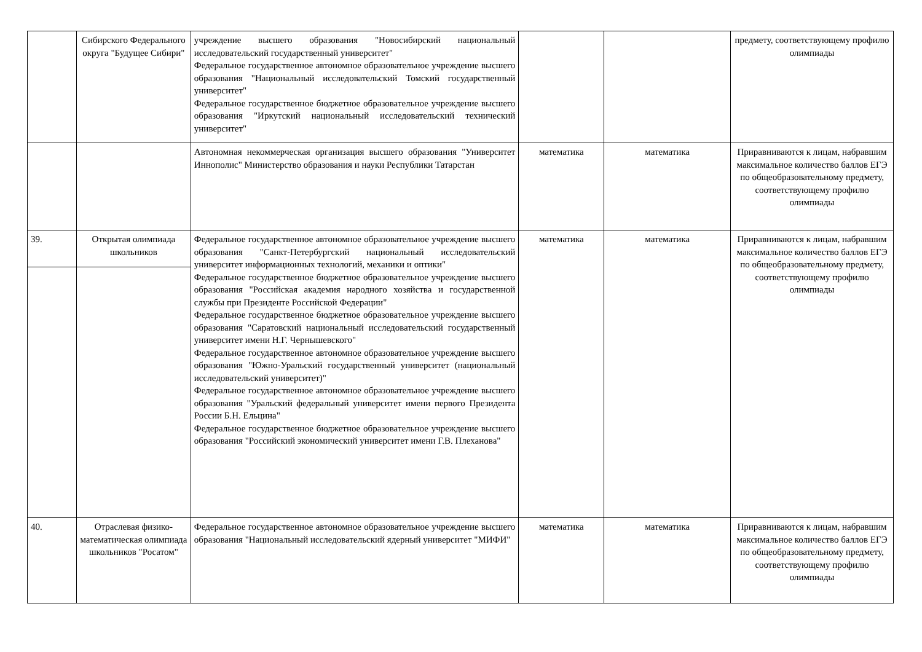| | Сибирского Федерального округа "Будущее Сибири" | учреждение высшего образования "Новосибирский национальный исследовательский государственный университет" Федеральное государственное автономное образовательное учреждение высшего образования "Национальный исследовательский Томский государственный университет" Федеральное государственное бюджетное образовательное учреждение высшего образования "Иркутский национальный исследовательский технический университет" | | | предмету, соответствующему профилю олимпиады |
| | | Автономная некоммерческая организация высшего образования "Университет Иннополис" Министерство образования и науки Республики Татарстан | математика | математика | Приравниваются к лицам, набравшим максимальное количество баллов ЕГЭ по общеобразовательному предмету, соответствующему профилю олимпиады |
| 39. | Открытая олимпиада школьников | Федеральное государственное автономное образовательное учреждение высшего образования "Санкт-Петербургский национальный исследовательский университет информационных технологий, механики и оптики" Федеральное государственное бюджетное образовательное учреждение высшего образования "Российская академия народного хозяйства и государственной службы при Президенте Российской Федерации" Федеральное государственное бюджетное образовательное учреждение высшего образования "Саратовский национальный исследовательский государственный университет имени Н.Г. Чернышевского" Федеральное государственное автономное образовательное учреждение высшего образования "Южно-Уральский государственный университет (национальный исследовательский университет)" Федеральное государственное автономное образовательное учреждение высшего образования "Уральский федеральный университет имени первого Президента России Б.Н. Ельцина" Федеральное государственное бюджетное образовательное учреждение высшего образования "Российский экономический университет имени Г.В. Плеханова" | математика | математика | Приравниваются к лицам, набравшим максимальное количество баллов ЕГЭ по общеобразовательному предмету, соответствующему профилю олимпиады |
| 40. | Отраслевая физико-математическая олимпиада школьников "Росатом" | Федеральное государственное автономное образовательное учреждение высшего образования "Национальный исследовательский ядерный университет "МИФИ" | математика | математика | Приравниваются к лицам, набравшим максимальное количество баллов ЕГЭ по общеобразовательному предмету, соответствующему профилю олимпиады |